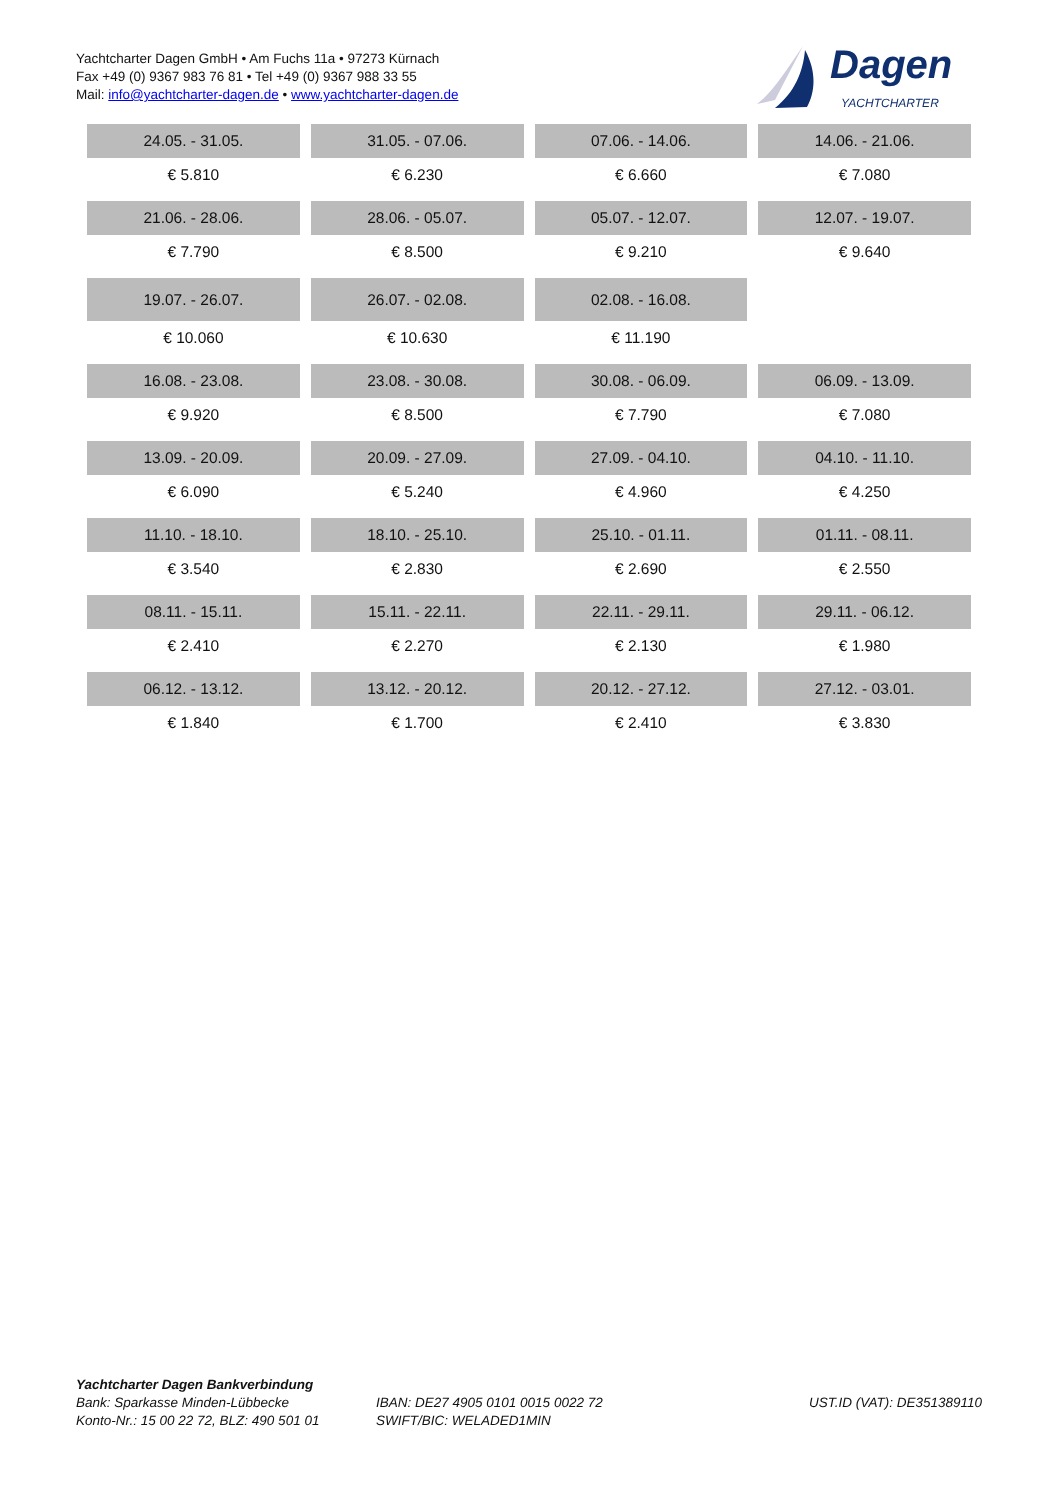Yachtcharter Dagen GmbH • Am Fuchs 11a • 97273 Kürnach
Fax +49 (0) 9367 983 76 81 • Tel +49 (0) 9367 988 33 55
Mail: info@yachtcharter-dagen.de • www.yachtcharter-dagen.de
Dagen
YACHTCHARTER
| 24.05. - 31.05. | 31.05. - 07.06. | 07.06. - 14.06. | 14.06. - 21.06. |
| --- | --- | --- | --- |
| € 5.810 | € 6.230 | € 6.660 | € 7.080 |
| 21.06. - 28.06. | 28.06. - 05.07. | 05.07. - 12.07. | 12.07. - 19.07. |
| € 7.790 | € 8.500 | € 9.210 | € 9.640 |
| 19.07. - 26.07. | 26.07. - 02.08. | 02.08. - 16.08. | |
| € 10.060 | € 10.630 | € 11.190 | |
| 16.08. - 23.08. | 23.08. - 30.08. | 30.08. - 06.09. | 06.09. - 13.09. |
| € 9.920 | € 8.500 | € 7.790 | € 7.080 |
| 13.09. - 20.09. | 20.09. - 27.09. | 27.09. - 04.10. | 04.10. - 11.10. |
| € 6.090 | € 5.240 | € 4.960 | € 4.250 |
| 11.10. - 18.10. | 18.10. - 25.10. | 25.10. - 01.11. | 01.11. - 08.11. |
| € 3.540 | € 2.830 | € 2.690 | € 2.550 |
| 08.11. - 15.11. | 15.11. - 22.11. | 22.11. - 29.11. | 29.11. - 06.12. |
| € 2.410 | € 2.270 | € 2.130 | € 1.980 |
| 06.12. - 13.12. | 13.12. - 20.12. | 20.12. - 27.12. | 27.12. - 03.01. |
| € 1.840 | € 1.700 | € 2.410 | € 3.830 |
Yachtcharter Dagen Bankverbindung
Bank: Sparkasse Minden-Lübbecke
Konto-Nr.: 15 00 22 72, BLZ: 490 501 01
IBAN: DE27 4905 0101 0015 0022 72
SWIFT/BIC: WELADED1MIN
UST.ID (VAT): DE351389110